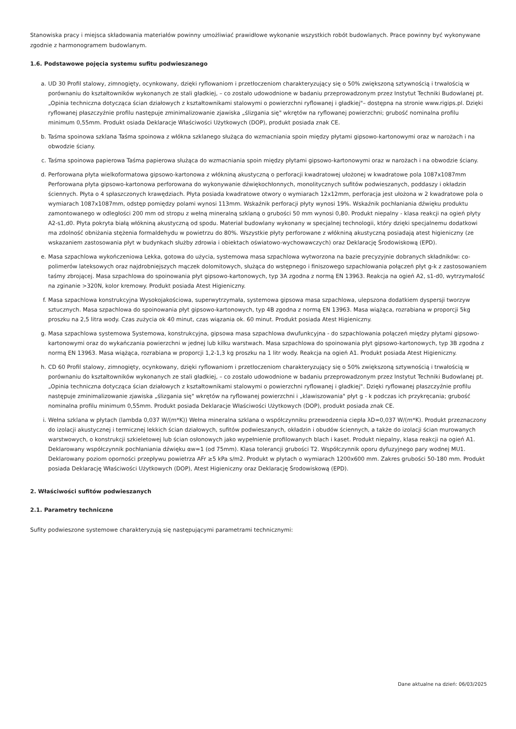Stanowiska pracy i miejsca składowania materiałów powinny umożliwiać prawidłowe wykonanie wszystkich robót budowlanych. Prace powinny być wykonywane zgodnie z harmonogramem budowlanym.
1.6. Podstawowe pojęcia systemu sufitu podwieszanego
a. UD 30 Profil stalowy, zimnogięty, ocynkowany, dzięki ryflowaniom i przetłoczeniom charakteryzujący się o 50% zwiększoną sztywnością i trwałością w porównaniu do kształtowników wykonanych ze stali gładkiej, – co zostało udowodnione w badaniu przeprowadzonym przez Instytut Techniki Budowlanej pt. „Opinia techniczna dotycząca ścian działowych z kształtownikami stalowymi o powierzchni ryflowanej i gładkiej"– dostępna na stronie www.rigips.pl. Dzięki ryflowanej płaszczyźnie profilu następuje zminimalizowanie zjawiska „ślizgania się" wkrętów na ryflowanej powierzchni; grubość nominalna profilu minimum 0,55mm. Produkt osiada Deklaracje Właściwości Użytkowych (DOP), produkt posiada znak CE.
b. Taśma spoinowa szklana Taśma spoinowa z włókna szklanego służąca do wzmacniania spoin między płytami gipsowo-kartonowymi oraz w narożach i na obwodzie ściany.
c. Taśma spoinowa papierowa Taśma papierowa służąca do wzmacniania spoin między płytami gipsowo-kartonowymi oraz w narożach i na obwodzie ściany.
d. Perforowana płyta wielkoformatowa gipsowo-kartonowa z włókniną akustyczną o perforacji kwadratowej ułożonej w kwadratowe pola 1087x1087mm Perforowana płyta gipsowo-kartonowa perforowana do wykonywanie dźwiękochłonnych, monolitycznych sufitów podwieszanych, poddaszy i okładzin ściennych. Płyta o 4 spłaszczonych krawędziach. Płyta posiada kwadratowe otwory o wymiarach 12x12mm, perforacja jest ułożona w 2 kwadratowe pola o wymiarach 1087x1087mm, odstęp pomiędzy polami wynosi 113mm. Wskaźnik perforacji płyty wynosi 19%. Wskaźnik pochłaniania dźwięku produktu zamontowanego w odległości 200 mm od stropu z wełną mineralną szklaną o grubości 50 mm wynosi 0,80. Produkt niepalny - klasa reakcji na ogień płyty A2-s1,d0. Płyta pokryta białą włókniną akustyczną od spodu. Materiał budowlany wykonany w specjalnej technologii, który dzięki specjalnemu dodatkowi ma zdolność obniżania stężenia formaldehydu w powietrzu do 80%. Wszystkie płyty perforowane z włókniną akustyczną posiadają atest higieniczny (ze wskazaniem zastosowania płyt w budynkach służby zdrowia i obiektach oświatowo-wychowawczych) oraz Deklarację Środowiskową (EPD).
e. Masa szpachlowa wykończeniowa Lekka, gotowa do użycia, systemowa masa szpachlowa wytworzona na bazie precyzyjnie dobranych składników: co-polimerów lateksowych oraz najdrobniejszych mączek dolomitowych, służąca do wstępnego i finiszowego szpachlowania połączeń płyt g-k z zastosowaniem taśmy zbrojącej. Masa szpachlowa do spoinowania płyt gipsowo-kartonowych, typ 3A zgodna z normą EN 13963. Reakcja na ogień A2, s1-d0, wytrzymałość na zginanie >320N, kolor kremowy. Produkt posiada Atest Higieniczny.
f. Masa szpachlowa konstrukcyjna Wysokojakościowa, superwytrzymała, systemowa gipsowa masa szpachlowa, ulepszona dodatkiem dyspersji tworzyw sztucznych. Masa szpachlowa do spoinowania płyt gipsowo-kartonowych, typ 4B zgodna z normą EN 13963. Masa wiążąca, rozrabiana w proporcji 5kg proszku na 2,5 litra wody. Czas zużycia ok 40 minut, czas wiązania ok. 60 minut. Produkt posiada Atest Higieniczny.
g. Masa szpachlowa systemowa Systemowa, konstrukcyjna, gipsowa masa szpachlowa dwufunkcyjna - do szpachlowania połączeń między płytami gipsowo-kartonowymi oraz do wykańczania powierzchni w jednej lub kilku warstwach. Masa szpachlowa do spoinowania płyt gipsowo-kartonowych, typ 3B zgodna z normą EN 13963. Masa wiążąca, rozrabiana w proporcji 1,2-1,3 kg proszku na 1 litr wody. Reakcja na ogień A1. Produkt posiada Atest Higieniczny.
h. CD 60 Profil stalowy, zimnogięty, ocynkowany, dzięki ryflowaniom i przetłoczeniom charakteryzujący się o 50% zwiększoną sztywnością i trwałością w porównaniu do kształtowników wykonanych ze stali gładkiej, – co zostało udowodnione w badaniu przeprowadzonym przez Instytut Techniki Budowlanej pt. „Opinia techniczna dotycząca ścian działowych z kształtownikami stalowymi o powierzchni ryflowanej i gładkiej". Dzięki ryflowanej płaszczyźnie profilu następuje zminimalizowanie zjawiska „ślizgania się" wkrętów na ryflowanej powierzchni i „klawiszowania" płyt g - k podczas ich przykręcania; grubość nominalna profilu minimum 0,55mm. Produkt posiada Deklaracje Właściwości Użytkowych (DOP), produkt posiada znak CE.
i. Wełna szklana w płytach (lambda 0,037 W/(m*K)) Wełna mineralna szklana o współczynniku przewodzenia ciepła λD=0,037 W/(m*K). Produkt przeznaczony do izolacji akustycznej i termicznej lekkich ścian działowych, sufitów podwieszanych, okładzin i obudów ściennych, a także do izolacji ścian murowanych warstwowych, o konstrukcji szkieletowej lub ścian osłonowych jako wypełnienie profilowanych blach i kaset. Produkt niepalny, klasa reakcji na ogień A1. Deklarowany współczynnik pochłaniania dźwięku αw=1 (od 75mm). Klasa tolerancji grubości T2. Współczynnik oporu dyfuzyjnego pary wodnej MU1. Deklarowany poziom oporności przepływu powietrza AFr ≥5 kPa s/m2. Produkt w płytach o wymiarach 1200x600 mm. Zakres grubości 50-180 mm. Produkt posiada Deklarację Właściwości Użytkowych (DOP), Atest Higieniczny oraz Deklarację Środowiskową (EPD).
2. Właściwości sufitów podwieszanych
2.1. Parametry techniczne
Sufity podwieszone systemowe charakteryzują się następującymi parametrami technicznymi:
Dane aktualne na dzień: 06/03/2025